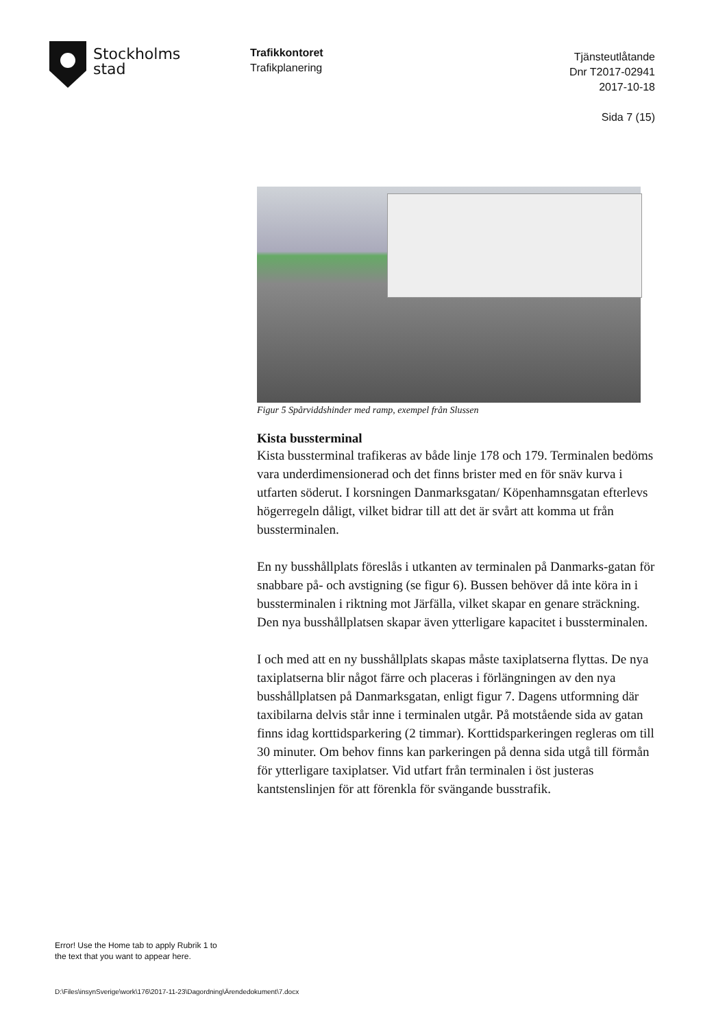Stockholms
stad
Trafikkontoret
Trafikplanering
Tjänsteutlåtande
Dnr T2017-02941
2017-10-18
Sida 7 (15)
Figur 5 Spårviddshinder med ramp, exempel från Slussen
Kista bussterminal
Kista bussterminal trafikeras av både linje 178 och 179. Terminalen bedöms vara underdimensionerad och det finns brister med en för snäv kurva i utfarten söderut. I korsningen Danmarksgatan/ Köpenhamnsgatan efterlevs högerregeln dåligt, vilket bidrar till att det är svårt att komma ut från bussterminalen.
En ny busshållplats föreslås i utkanten av terminalen på Danmarks-gatan för snabbare på- och avstigning (se figur 6). Bussen behöver då inte köra in i bussterminalen i riktning mot Järfälla, vilket skapar en genare sträckning. Den nya busshållplatsen skapar även ytterligare kapacitet i bussterminalen.
I och med att en ny busshållplats skapas måste taxiplatserna flyttas. De nya taxiplatserna blir något färre och placeras i förlängningen av den nya busshållplatsen på Danmarksgatan, enligt figur 7. Dagens utformning där taxibilarna delvis står inne i terminalen utgår. På motstående sida av gatan finns idag korttidsparkering (2 timmar). Korttidsparkeringen regleras om till 30 minuter. Om behov finns kan parkeringen på denna sida utgå till förmån för ytterligare taxiplatser. Vid utfart från terminalen i öst justeras kantstenslinjen för att förenkla för svängande busstrafik.
Error! Use the Home tab to apply Rubrik 1 to
the text that you want to appear here.
D:\Files\insynSverige\work\176\2017-11-23\Dagordning\Ärendedokument\7.docx